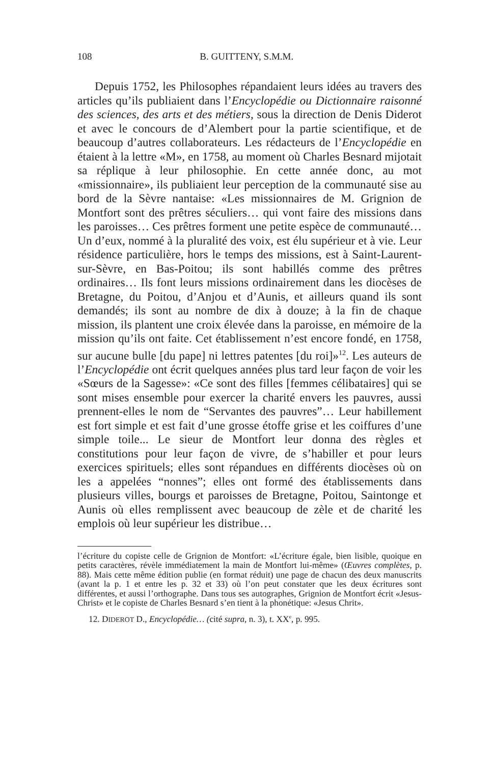108 B. GUITTENY, S.M.M.
Depuis 1752, les Philosophes répandaient leurs idées au travers des articles qu’ils publiaient dans l’Encyclopédie ou Dictionnaire raisonné des sciences, des arts et des métiers, sous la direction de Denis Diderot et avec le concours de d’Alembert pour la partie scientifique, et de beaucoup d’autres collaborateurs. Les rédacteurs de l’Encyclopédie en étaient à la lettre «M», en 1758, au moment où Charles Besnard mijotait sa réplique à leur philosophie. En cette année donc, au mot «missionnaire», ils publiaient leur perception de la communauté sise au bord de la Sèvre nantaise: «Les missionnaires de M. Grignion de Montfort sont des prêtres séculiers… qui vont faire des missions dans les paroisses… Ces prêtres forment une petite espèce de communauté… Un d’eux, nommé à la pluralité des voix, est élu supérieur et à vie. Leur résidence particulière, hors le temps des missions, est à Saint-Laurent-sur-Sèvre, en Bas-Poitou; ils sont habillés comme des prêtres ordinaires… Ils font leurs missions ordinairement dans les diocèses de Bretagne, du Poitou, d’Anjou et d’Aunis, et ailleurs quand ils sont demandés; ils sont au nombre de dix à douze; à la fin de chaque mission, ils plantent une croix élevée dans la paroisse, en mémoire de la mission qu’ils ont faite. Cet établissement n’est encore fondé, en 1758, sur aucune bulle [du pape] ni lettres patentes [du roi]»<sup>12</sup>. Les auteurs de l’Encyclopédie ont écrit quelques années plus tard leur façon de voir les «Sœurs de la Sagesse»: «Ce sont des filles [femmes célibataires] qui se sont mises ensemble pour exercer la charité envers les pauvres, aussi prennent-elles le nom de “Servantes des pauvres”… Leur habillement est fort simple et est fait d’une grosse étoffe grise et les coiffures d’une simple toile... Le sieur de Montfort leur donna des règles et constitutions pour leur façon de vivre, de s’habiller et pour leurs exercices spirituels; elles sont répandues en différents diocèses où on les a appelées “nonnes”; elles ont formé des établissements dans plusieurs villes, bourgs et paroisses de Bretagne, Poitou, Saintonge et Aunis où elles remplissent avec beaucoup de zèle et de charité les emplois où leur supérieur les distribue…
l’écriture du copiste celle de Grignion de Montfort: «L’écriture égale, bien lisible, quoique en petits caractères, révèle immédiatement la main de Montfort lui-même» (Œuvres complètes, p. 88). Mais cette même édition publie (en format réduit) une page de chacun des deux manuscrits (avant la p. 1 et entre les p. 32 et 33) où l’on peut constater que les deux écritures sont différentes, et aussi l’orthographe. Dans tous ses autographes, Grignion de Montfort écrit «Jesus-Christ» et le copiste de Charles Besnard s’en tient à la phonétique: «Jesus Chrit».
12. DIDEROT D., Encyclopédie… (cité supra, n. 3), t. XX<sup>e</sup>, p. 995.